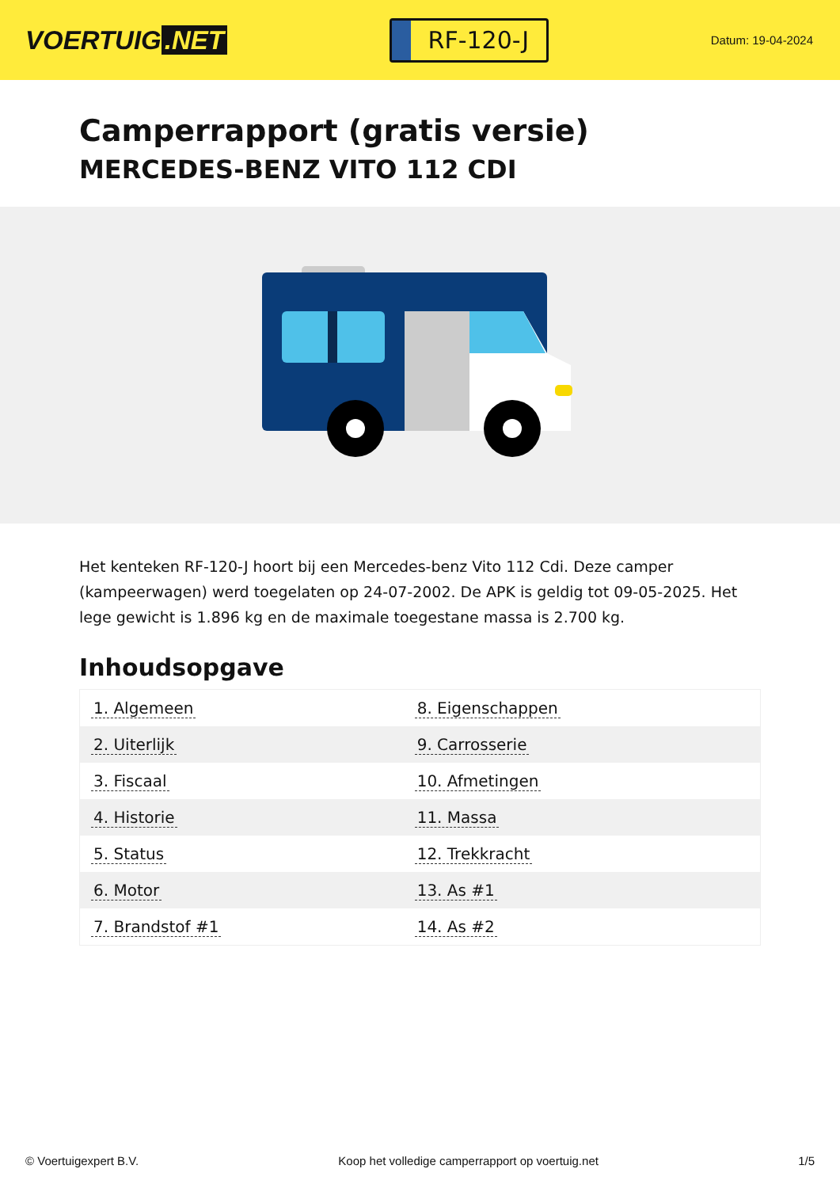VOERTUIG.NET
RF-120-J
Datum: 19-04-2024
Camperrapport (gratis versie)
MERCEDES-BENZ VITO 112 CDI
Het kenteken RF-120-J hoort bij een Mercedes-benz Vito 112 Cdi. Deze camper (kampeerwagen) werd toegelaten op 24-07-2002. De APK is geldig tot 09-05-2025. Het lege gewicht is 1.896 kg en de maximale toegestane massa is 2.700 kg.
Inhoudsopgave
| 1. Algemeen | 8. Eigenschappen |
| 2. Uiterlijk | 9. Carrosserie |
| 3. Fiscaal | 10. Afmetingen |
| 4. Historie | 11. Massa |
| 5. Status | 12. Trekkracht |
| 6. Motor | 13. As #1 |
| 7. Brandstof #1 | 14. As #2 |
© Voertuigexpert B.V. Koop het volledige camperrapport op voertuig.net 1/5